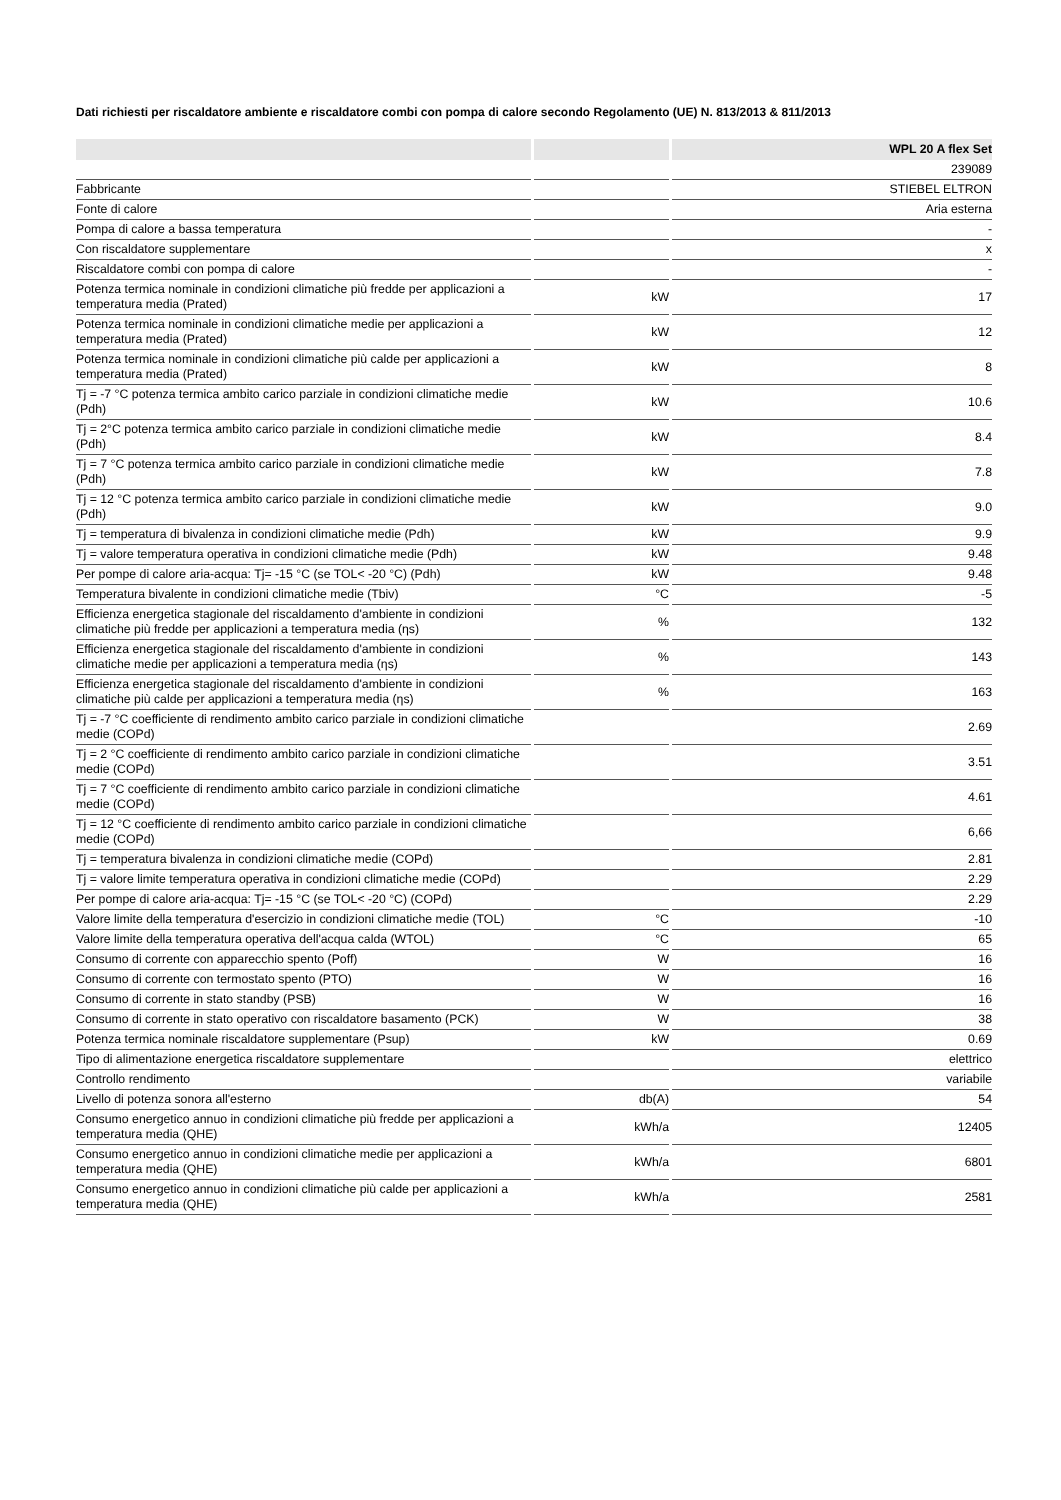Dati richiesti per riscaldatore ambiente e riscaldatore combi con pompa di calore secondo Regolamento (UE) N. 813/2013 & 811/2013
| | | WPL 20 A flex Set |
| --- | --- | --- |
| | | 239089 |
| Fabbricante | | STIEBEL ELTRON |
| Fonte di calore | | Aria esterna |
| Pompa di calore a bassa temperatura | | - |
| Con riscaldatore supplementare | | x |
| Riscaldatore combi con pompa di calore | | - |
| Potenza termica nominale in condizioni climatiche più fredde per applicazioni a temperatura media (Prated) | kW | 17 |
| Potenza termica nominale in condizioni climatiche medie per applicazioni a temperatura media (Prated) | kW | 12 |
| Potenza termica nominale in condizioni climatiche più calde per applicazioni a temperatura media (Prated) | kW | 8 |
| Tj = -7 °C potenza termica ambito carico parziale in condizioni climatiche medie (Pdh) | kW | 10.6 |
| Tj = 2°C potenza termica ambito carico parziale in condizioni climatiche medie (Pdh) | kW | 8.4 |
| Tj = 7 °C potenza termica ambito carico parziale in condizioni climatiche medie (Pdh) | kW | 7.8 |
| Tj = 12 °C potenza termica ambito carico parziale in condizioni climatiche medie (Pdh) | kW | 9.0 |
| Tj = temperatura di bivalenza in condizioni climatiche medie (Pdh) | kW | 9.9 |
| Tj = valore temperatura operativa in condizioni climatiche medie (Pdh) | kW | 9.48 |
| Per pompe di calore aria-acqua: Tj= -15 °C (se TOL< -20 °C) (Pdh) | kW | 9.48 |
| Temperatura bivalente in condizioni climatiche medie (Tbiv) | °C | -5 |
| Efficienza energetica stagionale del riscaldamento d'ambiente in condizioni climatiche più fredde per applicazioni a temperatura media (ƞs) | % | 132 |
| Efficienza energetica stagionale del riscaldamento d'ambiente in condizioni climatiche medie per applicazioni a temperatura media (ƞs) | % | 143 |
| Efficienza energetica stagionale del riscaldamento d'ambiente in condizioni climatiche più calde per applicazioni a temperatura media (ƞs) | % | 163 |
| Tj = -7 °C coefficiente di rendimento ambito carico parziale in condizioni climatiche medie (COPd) | | 2.69 |
| Tj = 2 °C coefficiente di rendimento ambito carico parziale in condizioni climatiche medie (COPd) | | 3.51 |
| Tj = 7 °C coefficiente di rendimento ambito carico parziale in condizioni climatiche medie (COPd) | | 4.61 |
| Tj = 12 °C coefficiente di rendimento ambito carico parziale in condizioni climatiche medie (COPd) | | 6,66 |
| Tj = temperatura bivalenza in condizioni climatiche medie (COPd) | | 2.81 |
| Tj = valore limite temperatura operativa in condizioni climatiche medie (COPd) | | 2.29 |
| Per pompe di calore aria-acqua: Tj= -15 °C (se TOL< -20 °C) (COPd) | | 2.29 |
| Valore limite della temperatura d'esercizio in condizioni climatiche medie (TOL) | °C | -10 |
| Valore limite della temperatura operativa dell'acqua calda (WTOL) | °C | 65 |
| Consumo di corrente con apparecchio spento (Poff) | W | 16 |
| Consumo di corrente con termostato spento (PTO) | W | 16 |
| Consumo di corrente in stato standby (PSB) | W | 16 |
| Consumo di corrente in stato operativo con riscaldatore basamento (PCK) | W | 38 |
| Potenza termica nominale riscaldatore supplementare (Psup) | kW | 0.69 |
| Tipo di alimentazione energetica riscaldatore supplementare | | elettrico |
| Controllo rendimento | | variabile |
| Livello di potenza sonora all'esterno | db(A) | 54 |
| Consumo energetico annuo in condizioni climatiche più fredde per applicazioni a temperatura media (QHE) | kWh/a | 12405 |
| Consumo energetico annuo in condizioni climatiche medie per applicazioni a temperatura media (QHE) | kWh/a | 6801 |
| Consumo energetico annuo in condizioni climatiche più calde per applicazioni a temperatura media (QHE) | kWh/a | 2581 |